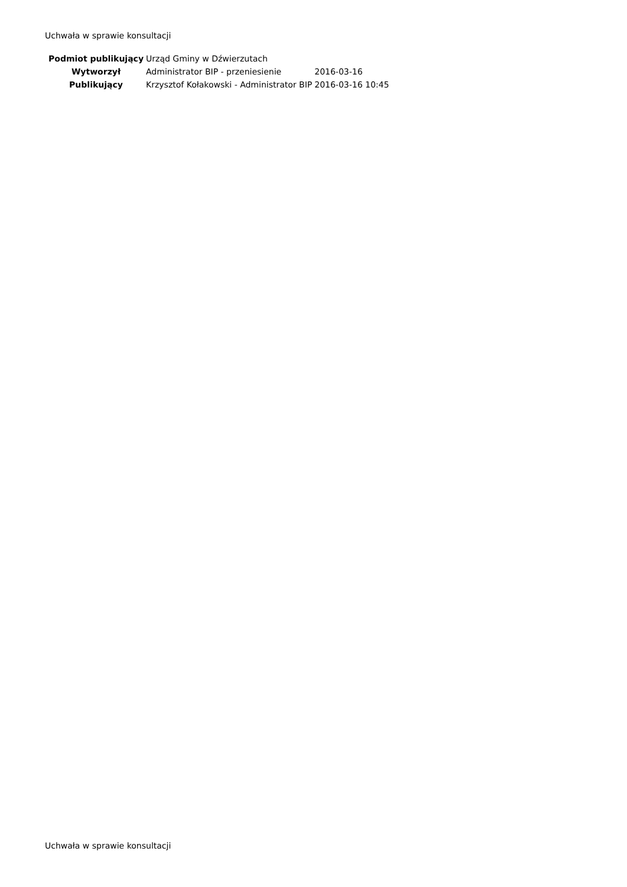Uchwała w sprawie konsultacji
| Podmiot publikujący | Urząd Gminy w Dźwierzutach | |
| Wytworzył | Administrator BIP - przeniesienie | 2016-03-16 |
| Publikujący | Krzysztof Kołakowski - Administrator BIP | 2016-03-16 10:45 |
Uchwała w sprawie konsultacji